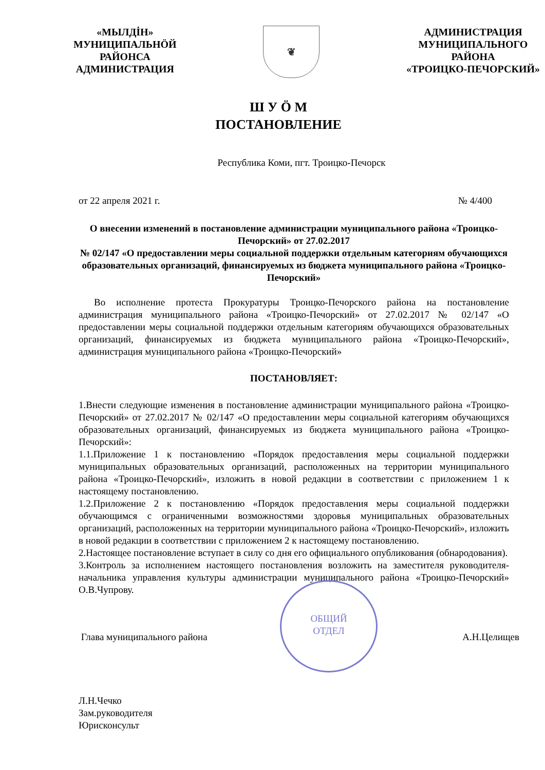«МЫЛДİН»
МУНИЦИПАЛЬНӦЙ
РАЙОНСА
АДМИНИСТРАЦИЯ
❦
АДМИНИСТРАЦИЯ
МУНИЦИПАЛЬНОГО
РАЙОНА
«ТРОИЦКО-ПЕЧОРСКИЙ»
Ш У Ӧ М
ПОСТАНОВЛЕНИЕ
Республика Коми, пгт. Троицко-Печорск
от 22 апреля 2021 г. № 4/400
О внесении изменений в постановление администрации муниципального района «Троицко-Печорский» от 27.02.2017
№ 02/147 «О предоставлении меры социальной поддержки отдельным категориям обучающихся образовательных организаций, финансируемых из бюджета муниципального района «Троицко-Печорский»
Во исполнение протеста Прокуратуры Троицко-Печорского района на постановление администрация муниципального района «Троицко-Печорский» от 27.02.2017 № 02/147 «О предоставлении меры социальной поддержки отдельным категориям обучающихся образовательных организаций, финансируемых из бюджета муниципального района «Троицко-Печорский», администрация муниципального района «Троицко-Печорский»
ПОСТАНОВЛЯЕТ:
1.Внести следующие изменения в постановление администрации муниципального района «Троицко-Печорский» от 27.02.2017 № 02/147 «О предоставлении меры социальной категориям обучающихся образовательных организаций, финансируемых из бюджета муниципального района «Троицко-Печорский»:
1.1.Приложение 1 к постановлению «Порядок предоставления меры социальной поддержки муниципальных образовательных организаций, расположенных на территории муниципального района «Троицко-Печорский», изложить в новой редакции в соответствии с приложением 1 к настоящему постановлению.
1.2.Приложение 2 к постановлению «Порядок предоставления меры социальной поддержки обучающимся с ограниченными возможностями здоровья муниципальных образовательных организаций, расположенных на территории муниципального района «Троицко-Печорский», изложить в новой редакции в соответствии с приложением 2 к настоящему постановлению.
2.Настоящее постановление вступает в силу со дня его официального опубликования (обнародования).
3.Контроль за исполнением настоящего постановления возложить на заместителя руководителя-начальника управления культуры администрации муниципального района «Троицко-Печорский» О.В.Чупрову.
Глава муниципального района А.Н.Целищев
ОБЩИЙ
ОТДЕЛ
Л.Н.Чечко
Зам.руководителя
Юрисконсульт